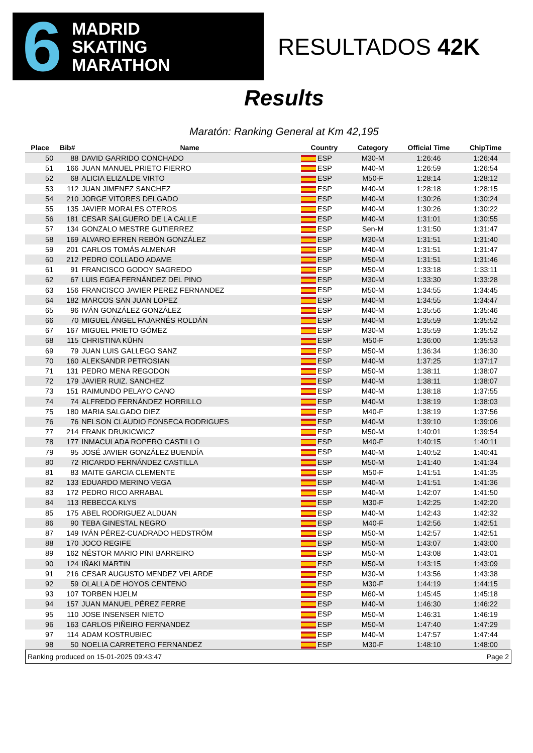6 MADRID
SKATING
MARATHON
RESULTADOS 42K
Results
Maratón: Ranking General at Km 42,195
| Place | Bib# | Name | Country | Category | Official Time | ChipTime |
| --- | --- | --- | --- | --- | --- | --- |
| 50 | 88 | DAVID GARRIDO CONCHADO | ESP | M30-M | 1:26:46 | 1:26:44 |
| 51 | 166 | JUAN MANUEL PRIETO FIERRO | ESP | M40-M | 1:26:59 | 1:26:54 |
| 52 | 68 | ALICIA ELIZALDE VIRTO | ESP | M50-F | 1:28:14 | 1:28:12 |
| 53 | 112 | JUAN JIMENEZ SANCHEZ | ESP | M40-M | 1:28:18 | 1:28:15 |
| 54 | 210 | JORGE VITORES DELGADO | ESP | M40-M | 1:30:26 | 1:30:24 |
| 55 | 135 | JAVIER MORALES OTEROS | ESP | M40-M | 1:30:26 | 1:30:22 |
| 56 | 181 | CESAR SALGUERO DE LA CALLE | ESP | M40-M | 1:31:01 | 1:30:55 |
| 57 | 134 | GONZALO MESTRE GUTIERREZ | ESP | Sen-M | 1:31:50 | 1:31:47 |
| 58 | 169 | ALVARO EFREN REBÓN GONZÁLEZ | ESP | M30-M | 1:31:51 | 1:31:40 |
| 59 | 201 | CARLOS TOMÁS ALMENAR | ESP | M40-M | 1:31:51 | 1:31:47 |
| 60 | 212 | PEDRO COLLADO ADAME | ESP | M50-M | 1:31:51 | 1:31:46 |
| 61 | 91 | FRANCISCO GODOY SAGREDO | ESP | M50-M | 1:33:18 | 1:33:11 |
| 62 | 67 | LUIS EGEA FERNÁNDEZ DEL PINO | ESP | M30-M | 1:33:30 | 1:33:28 |
| 63 | 156 | FRANCISCO JAVIER PEREZ FERNANDEZ | ESP | M50-M | 1:34:55 | 1:34:45 |
| 64 | 182 | MARCOS SAN JUAN LOPEZ | ESP | M40-M | 1:34:55 | 1:34:47 |
| 65 | 96 | IVÁN GONZÁLEZ GONZÁLEZ | ESP | M40-M | 1:35:56 | 1:35:46 |
| 66 | 70 | MIGUEL ÁNGEL FAJARNÉS ROLDÁN | ESP | M40-M | 1:35:59 | 1:35:52 |
| 67 | 167 | MIGUEL PRIETO GÓMEZ | ESP | M30-M | 1:35:59 | 1:35:52 |
| 68 | 115 | CHRISTINA KÜHN | ESP | M50-F | 1:36:00 | 1:35:53 |
| 69 | 79 | JUAN LUIS GALLEGO SANZ | ESP | M50-M | 1:36:34 | 1:36:30 |
| 70 | 160 | ALEKSANDR PETROSIAN | ESP | M40-M | 1:37:25 | 1:37:17 |
| 71 | 131 | PEDRO MENA REGODON | ESP | M50-M | 1:38:11 | 1:38:07 |
| 72 | 179 | JAVIER RUIZ. SANCHEZ | ESP | M40-M | 1:38:11 | 1:38:07 |
| 73 | 151 | RAIMUNDO PELAYO CANO | ESP | M40-M | 1:38:18 | 1:37:55 |
| 74 | 74 | ALFREDO FERNÁNDEZ HORRILLO | ESP | M40-M | 1:38:19 | 1:38:03 |
| 75 | 180 | MARIA SALGADO DIEZ | ESP | M40-F | 1:38:19 | 1:37:56 |
| 76 | 76 | NELSON CLAUDIO FONSECA RODRIGUES | ESP | M40-M | 1:39:10 | 1:39:06 |
| 77 | 214 | FRANK DRUKICWICZ | ESP | M50-M | 1:40:01 | 1:39:54 |
| 78 | 177 | INMACULADA ROPERO CASTILLO | ESP | M40-F | 1:40:15 | 1:40:11 |
| 79 | 95 | JOSÉ JAVIER GONZÁLEZ BUENDÍA | ESP | M40-M | 1:40:52 | 1:40:41 |
| 80 | 72 | RICARDO FERNÁNDEZ CASTILLA | ESP | M50-M | 1:41:40 | 1:41:34 |
| 81 | 83 | MAITE GARCIA CLEMENTE | ESP | M50-F | 1:41:51 | 1:41:35 |
| 82 | 133 | EDUARDO MERINO VEGA | ESP | M40-M | 1:41:51 | 1:41:36 |
| 83 | 172 | PEDRO RICO ARRABAL | ESP | M40-M | 1:42:07 | 1:41:50 |
| 84 | 113 | REBECCA KLYS | ESP | M30-F | 1:42:25 | 1:42:20 |
| 85 | 175 | ABEL RODRIGUEZ ALDUAN | ESP | M40-M | 1:42:43 | 1:42:32 |
| 86 | 90 | TEBA GINESTAL NEGRO | ESP | M40-F | 1:42:56 | 1:42:51 |
| 87 | 149 | IVÁN PÉREZ-CUADRADO HEDSTRÖM | ESP | M50-M | 1:42:57 | 1:42:51 |
| 88 | 170 | JOCO REGIFE | ESP | M50-M | 1:43:07 | 1:43:00 |
| 89 | 162 | NÉSTOR MARIO PINI BARREIRO | ESP | M50-M | 1:43:08 | 1:43:01 |
| 90 | 124 | IÑAKI MARTIN | ESP | M50-M | 1:43:15 | 1:43:09 |
| 91 | 216 | CESAR AUGUSTO MENDEZ VELARDE | ESP | M30-M | 1:43:56 | 1:43:38 |
| 92 | 59 | OLALLA DE HOYOS CENTENO | ESP | M30-F | 1:44:19 | 1:44:15 |
| 93 | 107 | TORBEN HJELM | ESP | M60-M | 1:45:45 | 1:45:18 |
| 94 | 157 | JUAN MANUEL PÉREZ FERRE | ESP | M40-M | 1:46:30 | 1:46:22 |
| 95 | 110 | JOSE INSENSER NIETO | ESP | M50-M | 1:46:31 | 1:46:19 |
| 96 | 163 | CARLOS PIÑEIRO FERNANDEZ | ESP | M50-M | 1:47:40 | 1:47:29 |
| 97 | 114 | ADAM KOSTRUBIEC | ESP | M40-M | 1:47:57 | 1:47:44 |
| 98 | 50 | NOELIA CARRETERO FERNANDEZ | ESP | M30-F | 1:48:10 | 1:48:00 |
Ranking produced on 15-01-2025 09:43:47 Page 2